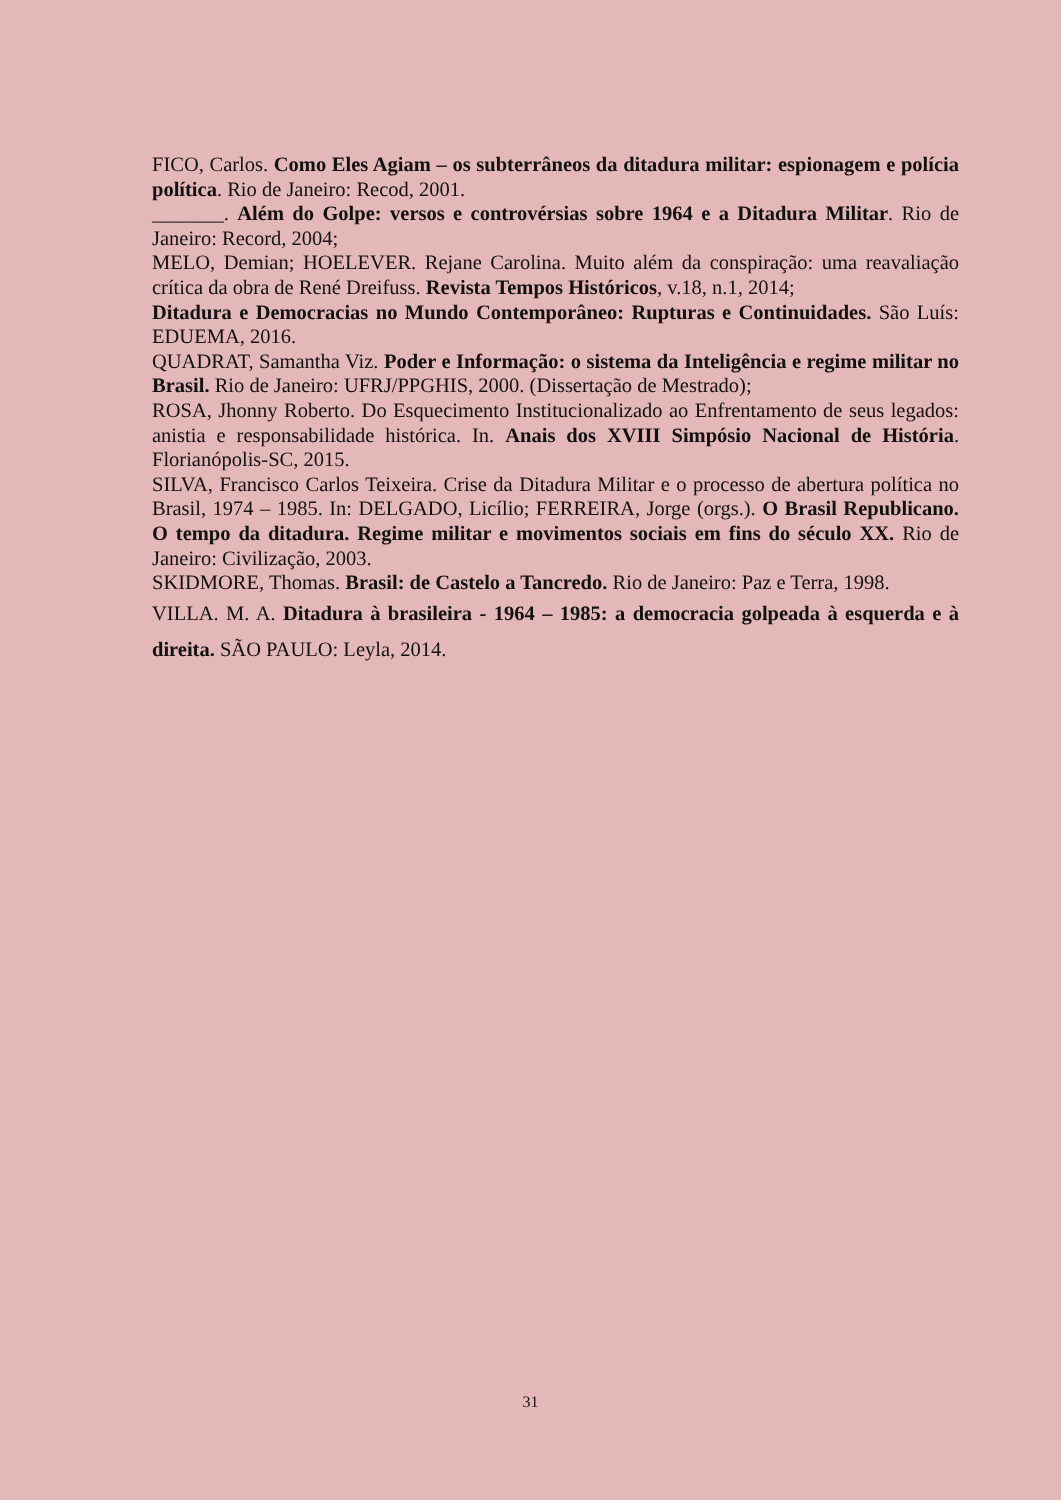FICO, Carlos. Como Eles Agiam – os subterrâneos da ditadura militar: espionagem e polícia política. Rio de Janeiro: Recod, 2001.
_______. Além do Golpe: versos e controvérsias sobre 1964 e a Ditadura Militar. Rio de Janeiro: Record, 2004;
MELO, Demian; HOELEVER. Rejane Carolina. Muito além da conspiração: uma reavaliação crítica da obra de René Dreifuss. Revista Tempos Históricos, v.18, n.1, 2014;
Ditadura e Democracias no Mundo Contemporâneo: Rupturas e Continuidades. São Luís: EDUEMA, 2016.
QUADRAT, Samantha Viz. Poder e Informação: o sistema da Inteligência e regime militar no Brasil. Rio de Janeiro: UFRJ/PPGHIS, 2000. (Dissertação de Mestrado);
ROSA, Jhonny Roberto. Do Esquecimento Institucionalizado ao Enfrentamento de seus legados: anistia e responsabilidade histórica. In. Anais dos XVIII Simpósio Nacional de História. Florianópolis-SC, 2015.
SILVA, Francisco Carlos Teixeira. Crise da Ditadura Militar e o processo de abertura política no Brasil, 1974 – 1985. In: DELGADO, Licílio; FERREIRA, Jorge (orgs.). O Brasil Republicano. O tempo da ditadura. Regime militar e movimentos sociais em fins do século XX. Rio de Janeiro: Civilização, 2003.
SKIDMORE, Thomas. Brasil: de Castelo a Tancredo. Rio de Janeiro: Paz e Terra, 1998.
VILLA. M. A. Ditadura à brasileira - 1964 – 1985: a democracia golpeada à esquerda e à direita. SÃO PAULO: Leyla, 2014.
31